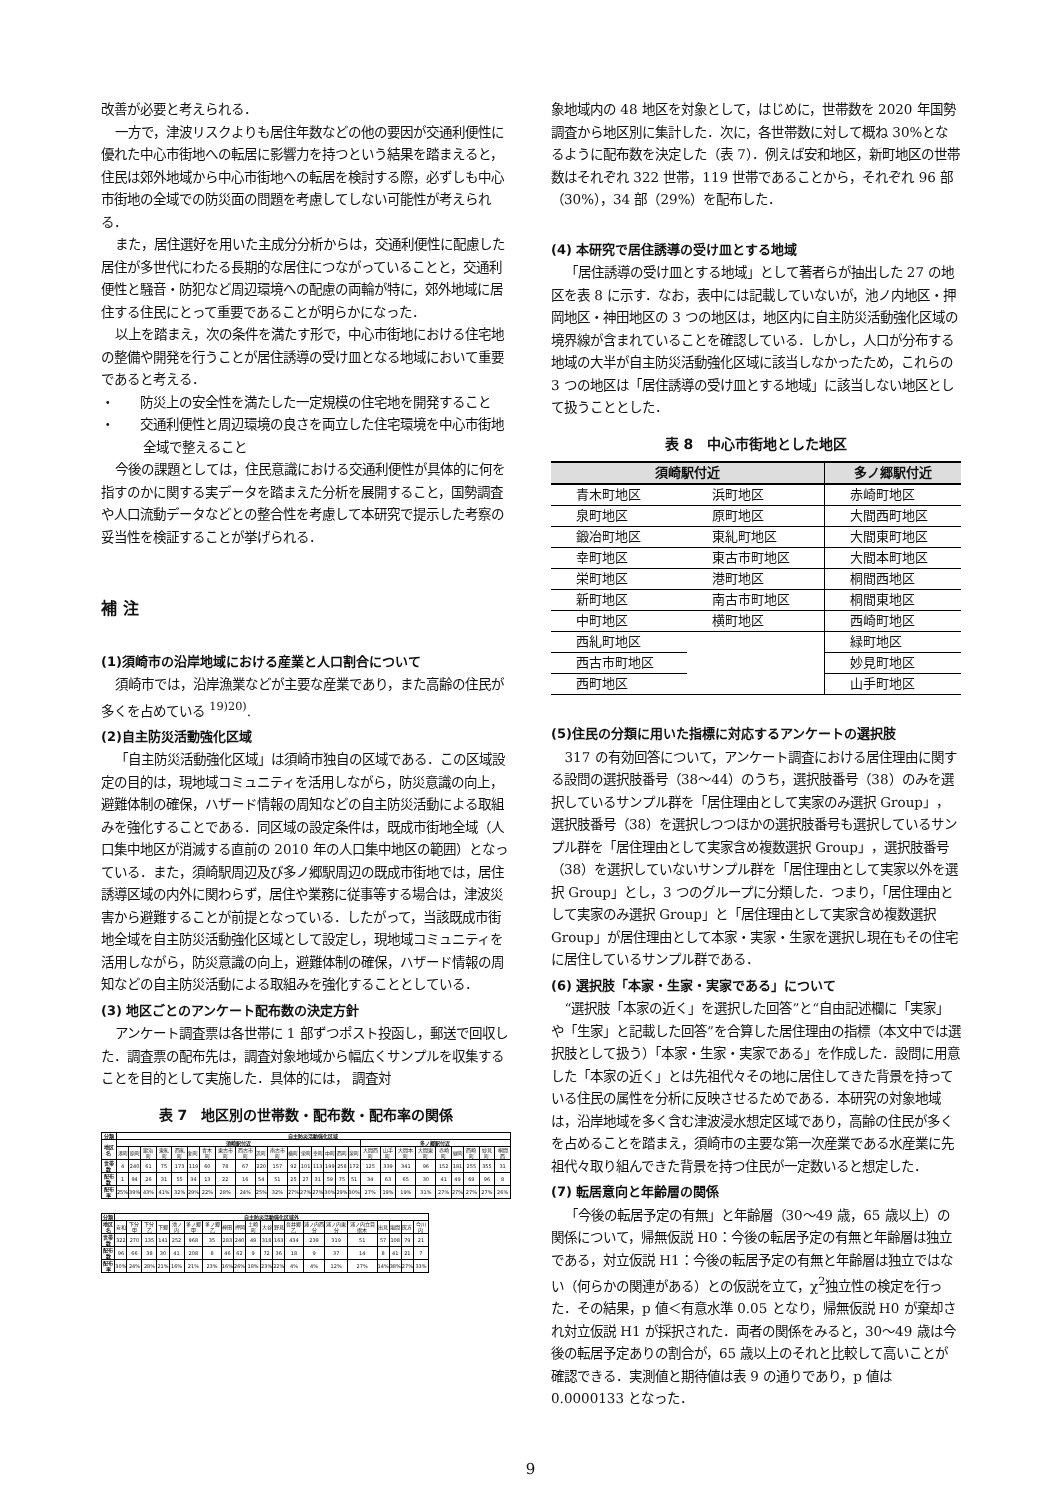改善が必要と考えられる．
一方で，津波リスクよりも居住年数などの他の要因が交通利便性に優れた中心市街地への転居に影響力を持つという結果を踏まえると，住民は郊外地域から中心市街地への転居を検討する際，必ずしも中心市街地の全域での防災面の問題を考慮してしない可能性が考えられる．
また，居住選好を用いた主成分分析からは，交通利便性に配慮した居住が多世代にわたる長期的な居住につながっていることと，交通利便性と騒音・防犯など周辺環境への配慮の両輪が特に，郊外地域に居住する住民にとって重要であることが明らかになった．
以上を踏まえ，次の条件を満たす形で，中心市街地における住宅地の整備や開発を行うことが居住誘導の受け皿となる地域において重要であると考える．
・　　防災上の安全性を満たした一定規模の住宅地を開発すること
・　　交通利便性と周辺環境の良さを両立した住宅環境を中心市街地全域で整えること
今後の課題としては，住民意識における交通利便性が具体的に何を指すのかに関する実データを踏まえた分析を展開すること，国勢調査や人口流動データなどとの整合性を考慮して本研究で提示した考察の妥当性を検証することが挙げられる．
補 注
(1)須崎市の沿岸地域における産業と人口割合について
須崎市では，沿岸漁業などが主要な産業であり，また高齢の住民が多くを占めている <sup>19)20)</sup>.
(2)自主防災活動強化区域
「自主防災活動強化区域」は須崎市独自の区域である．この区域設定の目的は，現地域コミュニティを活用しながら，防災意識の向上，避難体制の確保，ハザード情報の周知などの自主防災活動による取組みを強化することである．同区域の設定条件は，既成市街地全域（人口集中地区が消滅する直前の 2010 年の人口集中地区の範囲）となっている．また，須崎駅周辺及び多ノ郷駅周辺の既成市街地では，居住誘導区域の内外に関わらず，居住や業務に従事等する場合は，津波災害から避難することが前提となっている．したがって，当該既成市街地全域を自主防災活動強化区域として設定し，現地域コミュニティを活用しながら，防災意識の向上，避難体制の確保，ハザード情報の周知などの自主防災活動による取組みを強化することとしている．
(3) 地区ごとのアンケート配布数の決定方針
アンケート調査票は各世帯に 1 部ずつポスト投函し，郵送で回収した．調査票の配布先は，調査対象地域から幅広くサンプルを収集することを目的として実施した．具体的には， 調査対
表 7　地区別の世帯数・配布数・配布率の関係
| 分類 | 自主防災活動強化区域 | | | | | | | | | | | | | | | | | | | | | | | | | |
| --- | --- | --- | --- | --- | --- | --- | --- | --- | --- | --- | --- | --- | --- | --- | --- | --- | --- | --- | --- | --- | --- | --- | --- | --- | --- | --- |
| 地区名 | 須崎駅付近 | | | | | | | | | | | | | | | | | 多ノ郷駅付近 | | | | | | | | |
| | 港町 | 原町 | 鍛治町 | 東糺町 | 西糺町 | 新町 | 青木町 | 東古市町 | 西古市町 | 浜町 | 南古市町 | 横町 | 栄町 | 幸町 | 中町 | 西町 | 泉町 | 大間西町 | 山手町 | 大間本町 | 大間東町 | 赤崎町 | 緑町 | 西崎町 | 妙見町 | 桐間西 |
| 世帯数 | 4 | 240 | 61 | 75 | 173 | 119 | 60 | 78 | 67 | 220 | 157 | 92 | 101 | 113 | 199 | 258 | 172 | 125 | 339 | 341 | 96 | 152 | 181 | 255 | 355 | 31 |
| 配布数 | 1 | 94 | 26 | 31 | 55 | 34 | 13 | 22 | 16 | 54 | 51 | 25 | 27 | 31 | 59 | 75 | 51 | 34 | 63 | 65 | 30 | 41 | 49 | 69 | 96 | 8 |
| 配布率 | 25% | 39% | 43% | 41% | 32% | 29% | 22% | 28% | 24% | 25% | 32% | 27% | 27% | 27% | 30% | 29% | 30% | 27% | 19% | 19% | 31% | 27% | 27% | 27% | 27% | 26% |
| 分類 | 自主防災活動強化区域外 | | | | | | | | | | | | | | | | | | | |
| --- | --- | --- | --- | --- | --- | --- | --- | --- | --- | --- | --- | --- | --- | --- | --- | --- | --- | --- | --- | --- |
| 地区名 | 安和 | 下分甲 | 下分乙 | 下郷 | 池ノ内 | 多ノ郷甲 | 多ノ郷乙 | 神田 | 押岡 | 土崎町 | 大谷 | 野見 | 吾井郷乙 | 浦ノ内西分 | 浦ノ内東分 | 浦ノ内立目摺木 | 出見 | 塩間 | 灰方 | 今川内 |
| 世帯数 | 322 | 270 | 135 | 141 | 252 | 968 | 35 | 283 | 240 | 49 | 318 | 163 | 434 | 239 | 319 | 51 | 57 | 108 | 79 | 21 |
| 配布数 | 96 | 66 | 38 | 30 | 41 | 208 | 8 | 46 | 62 | 9 | 72 | 36 | 18 | 9 | 37 | 14 | 8 | 41 | 21 | 7 |
| 配布率 | 30% | 24% | 28% | 21% | 16% | 21% | 23% | 16% | 26% | 18% | 23% | 22% | 4% | 4% | 12% | 27% | 14% | 38% | 27% | 33% |
象地域内の 48 地区を対象として，はじめに，世帯数を 2020 年国勢調査から地区別に集計した．次に，各世帯数に対して概ね 30%となるように配布数を決定した（表 7）．例えば安和地区，新町地区の世帯数はそれぞれ 322 世帯，119 世帯であることから，それぞれ 96 部（30%），34 部（29%）を配布した．
(4) 本研究で居住誘導の受け皿とする地域
「居住誘導の受け皿とする地域」として著者らが抽出した 27 の地区を表 8 に示す．なお，表中には記載していないが，池ノ内地区・押岡地区・神田地区の 3 つの地区は，地区内に自主防災活動強化区域の境界線が含まれていることを確認している．しかし，人口が分布する地域の大半が自主防災活動強化区域に該当しなかったため，これらの 3 つの地区は「居住誘導の受け皿とする地域」に該当しない地区として扱うこととした．
表 8　中心市街地とした地区
| 須崎駅付近 | | 多ノ郷駅付近 |
| --- | --- | --- |
| 青木町地区 | 浜町地区 | 赤崎町地区 |
| 泉町地区 | 原町地区 | 大間西町地区 |
| 鍛冶町地区 | 東糺町地区 | 大間東町地区 |
| 幸町地区 | 東古市町地区 | 大間本町地区 |
| 栄町地区 | 港町地区 | 桐間西地区 |
| 新町地区 | 南古市町地区 | 桐間東地区 |
| 中町地区 | 横町地区 | 西崎町地区 |
| 西糺町地区 | | 緑町地区 |
| 西古市町地区 | | 妙見町地区 |
| 西町地区 | | 山手町地区 |
(5)住民の分類に用いた指標に対応するアンケートの選択肢
317 の有効回答について，アンケート調査における居住理由に関する設問の選択肢番号（38〜44）のうち，選択肢番号（38）のみを選択しているサンプル群を「居住理由として実家のみ選択 Group」，選択肢番号（38）を選択しつつほかの選択肢番号も選択しているサンプル群を「居住理由として実家含め複数選択 Group」，選択肢番号（38）を選択していないサンプル群を「居住理由として実家以外を選択 Group」とし，3 つのグループに分類した．つまり，「居住理由として実家のみ選択 Group」と「居住理由として実家含め複数選択 Group」が居住理由として本家・実家・生家を選択し現在もその住宅に居住しているサンプル群である．
(6) 選択肢「本家・生家・実家である」について
“選択肢「本家の近く」を選択した回答”と“自由記述欄に「実家」や「生家」と記載した回答”を合算した居住理由の指標（本文中では選択肢として扱う）「本家・生家・実家である」を作成した．設問に用意した「本家の近く」とは先祖代々その地に居住してきた背景を持っている住民の属性を分析に反映させるためである．本研究の対象地域は，沿岸地域を多く含む津波浸水想定区域であり，高齢の住民が多くを占めることを踏まえ，須崎市の主要な第一次産業である水産業に先祖代々取り組んできた背景を持つ住民が一定数いると想定した．
(7) 転居意向と年齢層の関係
「今後の転居予定の有無」と年齢層（30〜49 歳，65 歳以上）の関係について，帰無仮説 H0：今後の転居予定の有無と年齢層は独立である，対立仮説 H1：今後の転居予定の有無と年齢層は独立ではない（何らかの関連がある）との仮説を立て，χ<sup>2</sup>独立性の検定を行った．その結果，p 値＜有意水準 0.05 となり，帰無仮説 H0 が棄却され対立仮説 H1 が採択された．両者の関係をみると，30〜49 歳は今後の転居予定ありの割合が，65 歳以上のそれと比較して高いことが確認できる．実測値と期待値は表 9 の通りであり，p 値は 0.0000133 となった．
9